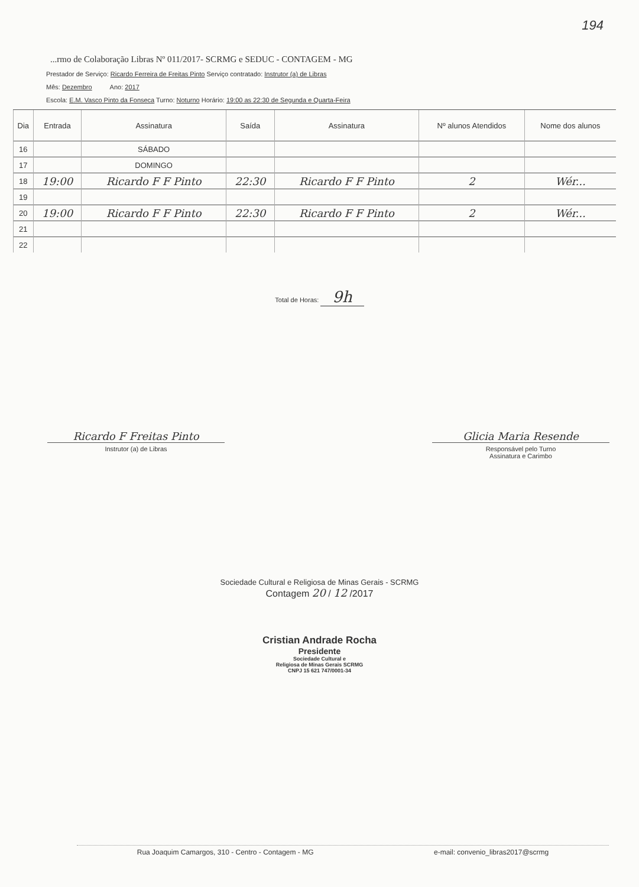194
...rmo de Colaboração Libras Nº 011/2017- SCRMG e SEDUC - CONTAGEM - MG
Prestador de Serviço: Ricardo Ferreira de Freitas Pinto Serviço contratado: Instrutor (a) de Libras
Mês: Dezembro Ano: 2017
Escola: E.M. Vasco Pinto da Fonseca Turno: Noturno Horário: 19:00 as 22:30 de Segunda e Quarta-Feira
| Dia | Entrada | Assinatura | Saída | Assinatura | Nº alunos Atendidos | Nome dos alunos |
| --- | --- | --- | --- | --- | --- | --- |
| 16 | | SÁBADO | | | | |
| 17 | | DOMINGO | | | | |
| 18 | 19:00 | Ricardo F F Pinto | 22:30 | Ricardo F F Pinto | 2 | Wér... |
| 19 | | | | | | |
| 20 | 19:00 | Ricardo F F Pinto | 22:30 | Ricardo F F Pinto | 2 | Wér... |
| 21 | | | | | | |
| 22 | | | | | | |
Total de Horas: 9h
Ricardo F Freitas Pinto
Instrutor (a) de Libras
Glicia Maria Resende
Responsável pelo Turno
Assinatura e Carimbo
Sociedade Cultural e Religiosa de Minas Gerais - SCRMG
Contagem 20 / 12 /2017
Cristian Andrade Rocha
Presidente
Sociedade Cultural e
Religiosa de Minas Gerais SCRMG
CNPJ 15 621 747/0001-34
Rua Joaquim Camargos, 310 - Centro - Contagem - MG e-mail: convenio_libras2017@scrmg